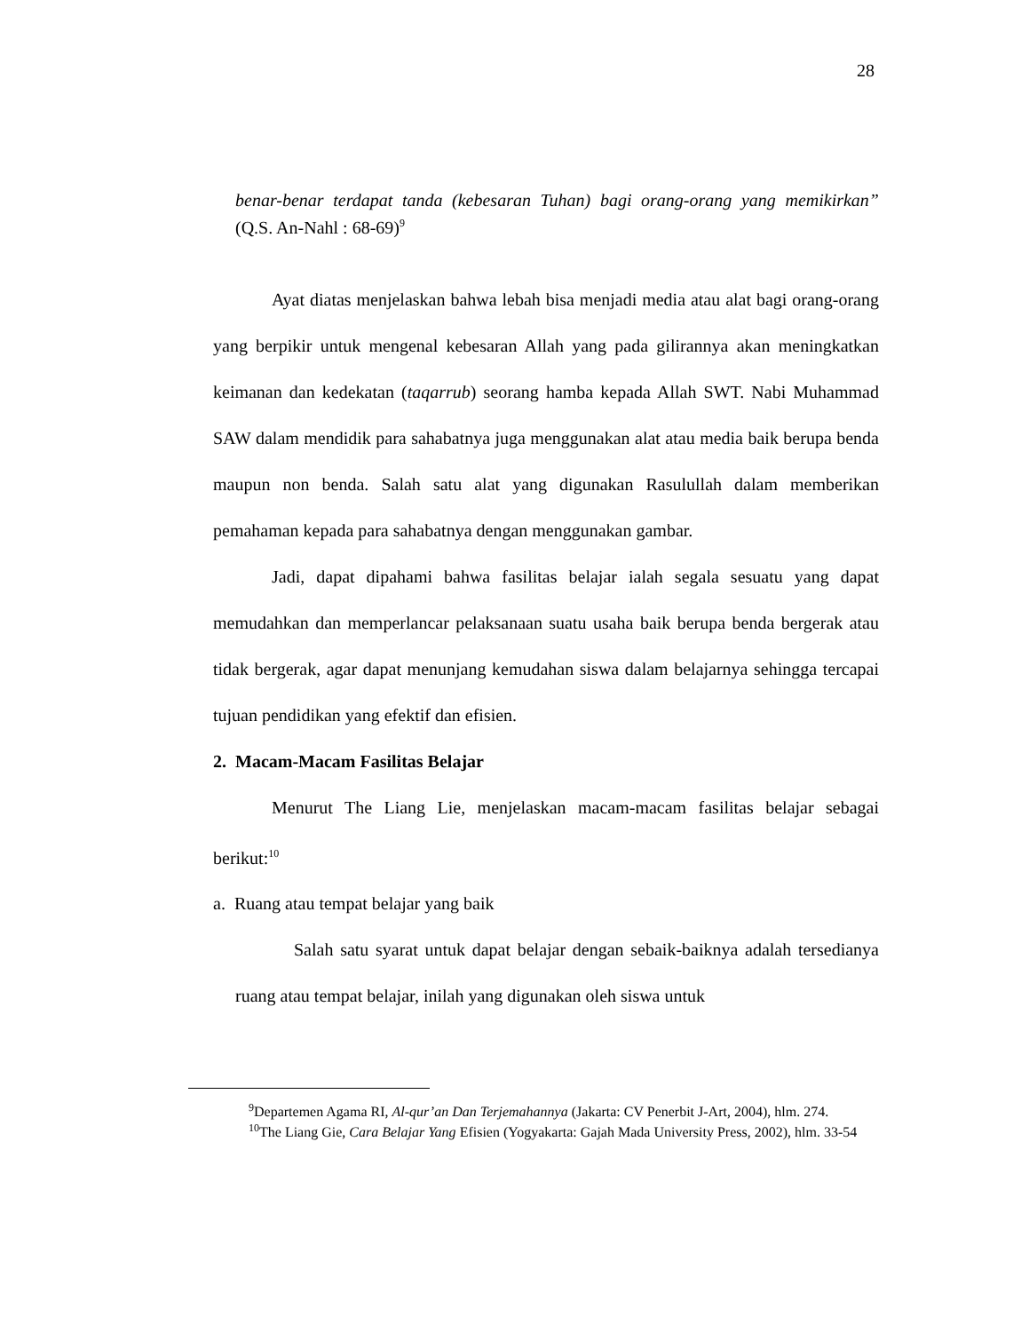28
benar-benar terdapat tanda (kebesaran Tuhan) bagi orang-orang yang memikirkan” (Q.S. An-Nahl : 68-69)<sup>9</sup>
Ayat diatas menjelaskan bahwa lebah bisa menjadi media atau alat bagi orang-orang yang berpikir untuk mengenal kebesaran Allah yang pada gilirannya akan meningkatkan keimanan dan kedekatan (taqarrub) seorang hamba kepada Allah SWT. Nabi Muhammad SAW dalam mendidik para sahabatnya juga menggunakan alat atau media baik berupa benda maupun non benda. Salah satu alat yang digunakan Rasulullah dalam memberikan pemahaman kepada para sahabatnya dengan menggunakan gambar.
Jadi, dapat dipahami bahwa fasilitas belajar ialah segala sesuatu yang dapat memudahkan dan memperlancar pelaksanaan suatu usaha baik berupa benda bergerak atau tidak bergerak, agar dapat menunjang kemudahan siswa dalam belajarnya sehingga tercapai tujuan pendidikan yang efektif dan efisien.
2. Macam-Macam Fasilitas Belajar
Menurut The Liang Lie, menjelaskan macam-macam fasilitas belajar sebagai berikut:<sup>10</sup>
a. Ruang atau tempat belajar yang baik
Salah satu syarat untuk dapat belajar dengan sebaik-baiknya adalah tersedianya ruang atau tempat belajar, inilah yang digunakan oleh siswa untuk
<sup>9</sup> Departemen Agama RI, Al-qur’an Dan Terjemahannya (Jakarta: CV Penerbit J-Art, 2004), hlm. 274.
<sup>10</sup> The Liang Gie, Cara Belajar Yang Efisien (Yogyakarta: Gajah Mada University Press, 2002), hlm. 33-54